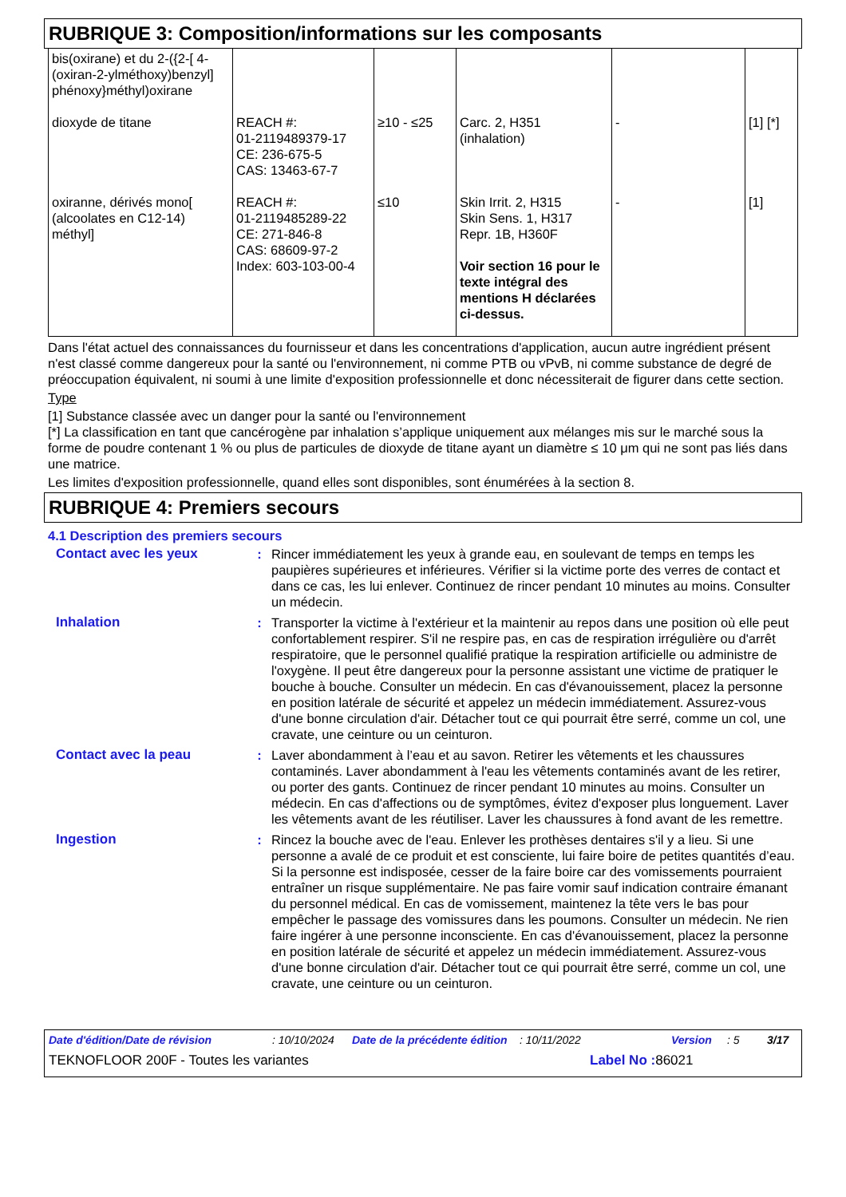RUBRIQUE 3: Composition/informations sur les composants
| bis(oxirane) et du 2-({2-[ 4-(oxiran-2-ylméthoxy)benzyl] phénoxy}méthyl)oxirane | | | | | |
| dioxyde de titane | REACH #: 01-2119489379-17 CE: 236-675-5 CAS: 13463-67-7 | ≥10 - ≤25 | Carc. 2, H351 (inhalation) | - | [1] [*] |
| oxiranne, dérivés mono[ (alcoolates en C12-14) méthyl] | REACH #: 01-2119485289-22 CE: 271-846-8 CAS: 68609-97-2 Index: 603-103-00-4 | ≤10 | Skin Irrit. 2, H315 Skin Sens. 1, H317 Repr. 1B, H360F Voir section 16 pour le texte intégral des mentions H déclarées ci-dessus. | - | [1] |
Dans l'état actuel des connaissances du fournisseur et dans les concentrations d'application, aucun autre ingrédient présent n'est classé comme dangereux pour la santé ou l'environnement, ni comme PTB ou vPvB, ni comme substance de degré de préoccupation équivalent, ni soumi à une limite d'exposition professionnelle et donc nécessiterait de figurer dans cette section.
Type
[1] Substance classée avec un danger pour la santé ou l'environnement
[*] La classification en tant que cancérogène par inhalation s’applique uniquement aux mélanges mis sur le marché sous la forme de poudre contenant 1 % ou plus de particules de dioxyde de titane ayant un diamètre ≤ 10 μm qui ne sont pas liés dans une matrice.
Les limites d'exposition professionnelle, quand elles sont disponibles, sont énumérées à la section 8.
RUBRIQUE 4: Premiers secours
4.1 Description des premiers secours
Contact avec les yeux : Rincer immédiatement les yeux à grande eau, en soulevant de temps en temps les paupières supérieures et inférieures. Vérifier si la victime porte des verres de contact et dans ce cas, les lui enlever. Continuez de rincer pendant 10 minutes au moins. Consulter un médecin.
Inhalation : Transporter la victime à l'extérieur et la maintenir au repos dans une position où elle peut confortablement respirer. S'il ne respire pas, en cas de respiration irrégulière ou d'arrêt respiratoire, que le personnel qualifié pratique la respiration artificielle ou administre de l'oxygène. Il peut être dangereux pour la personne assistant une victime de pratiquer le bouche à bouche. Consulter un médecin. En cas d'évanouissement, placez la personne en position latérale de sécurité et appelez un médecin immédiatement. Assurez-vous d'une bonne circulation d'air. Détacher tout ce qui pourrait être serré, comme un col, une cravate, une ceinture ou un ceinturon.
Contact avec la peau : Laver abondamment à l’eau et au savon. Retirer les vêtements et les chaussures contaminés. Laver abondamment à l'eau les vêtements contaminés avant de les retirer, ou porter des gants. Continuez de rincer pendant 10 minutes au moins. Consulter un médecin. En cas d'affections ou de symptômes, évitez d'exposer plus longuement. Laver les vêtements avant de les réutiliser. Laver les chaussures à fond avant de les remettre.
Ingestion : Rincez la bouche avec de l'eau. Enlever les prothèses dentaires s'il y a lieu. Si une personne a avalé de ce produit et est consciente, lui faire boire de petites quantités d’eau. Si la personne est indisposée, cesser de la faire boire car des vomissements pourraient entraîner un risque supplémentaire. Ne pas faire vomir sauf indication contraire émanant du personnel médical. En cas de vomissement, maintenez la tête vers le bas pour empêcher le passage des vomissures dans les poumons. Consulter un médecin. Ne rien faire ingérer à une personne inconsciente. En cas d'évanouissement, placez la personne en position latérale de sécurité et appelez un médecin immédiatement. Assurez-vous d'une bonne circulation d'air. Détacher tout ce qui pourrait être serré, comme un col, une cravate, une ceinture ou un ceinturon.
Date d'édition/Date de révision: 10/10/2024 Date de la précédente édition: 10/11/2022 Version: 5 3/17
TEKNOFLOOR 200F - Toutes les variantes Label No : 86021